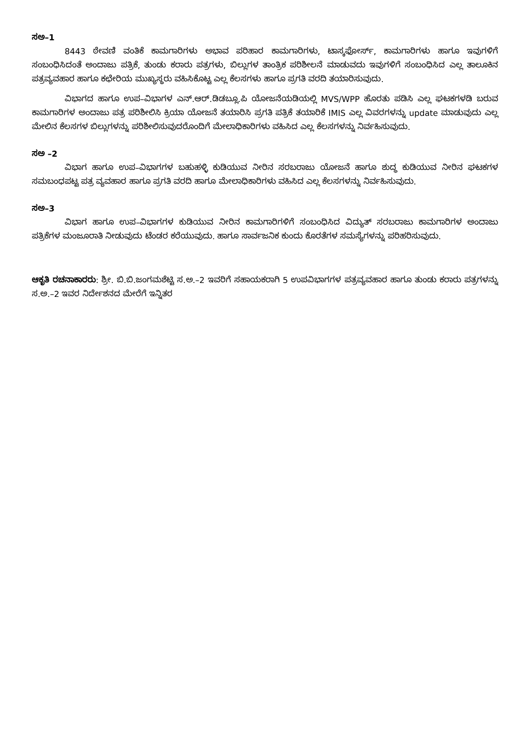ಸಅ–1
8443 ಠೇವಣಿ ವಂತಿಕೆ ಕಾಮಗಾರಿಗಳು ಅಭಾವ ಪರಿಹಾರ ಕಾಮಗಾರಿಗಳು, ಟಾಸ್ಕಫೋರ್ಸ್, ಕಾಮಗಾರಿಗಳು ಹಾಗೂ ಇವುಗಳಿಗೆ ಸಂಬಂಧಿಸಿದಂತೆ ಅಂದಾಜು ಪತ್ರಿಕೆ, ತುಂಡು ಕರಾರು ಪತ್ರಗಳು, ಬಿಲ್ಲುಗಳ ತಾಂತ್ರಿಕ ಪರಿಶೀಲನೆ ಮಾಡುವದು ಇವುಗಳಿಗೆ ಸಂಬಂಧಿಸಿದ ಎಲ್ಲ ತಾಲೂಕಿನ ಪತ್ರವ್ಯವಹಾರ ಹಾಗೂ ಕಛೇರಿಯ ಮುಖ್ಯಸ್ಥರು ವಹಿಸಿಕೊಟ್ಟ ಎಲ್ಲ ಕೆಲಸಗಳು ಹಾಗೂ ಪ್ರಗತಿ ವರದಿ ತಯಾರಿಸುವುದು.
ವಿಭಾಗದ ಹಾಗೂ ಉಪ–ವಿಭಾಗಳ ಎನ್.ಆರ್.ಡಿಡಬ್ಲೂ.ಪಿ ಯೋಜನೆಯಡಿಯಲ್ಲಿ MVS/WPP ಹೊರತು ಪಡಿಸಿ ಎಲ್ಲ ಘಟಕಗಳಡಿ ಬರುವ ಕಾಮಗಾರಿಗಳ ಅಂದಾಜು ಪತ್ರ ಪರಿಶೀಲಿಸಿ ಕ್ರಿಯಾ ಯೋಜನೆ ತಯಾರಿಸಿ ಪ್ರಗತಿ ಪತ್ರಿಕೆ ತಯಾರಿಕೆ IMIS ಎಲ್ಲ ವಿವರಗಳನ್ನು update ಮಾಡುವುದು ಎಲ್ಲ ಮೇಲಿನ ಕೆಲಸಗಳ ಬಿಲ್ಲುಗಳನ್ನು ಪರಿಶೀಲಿಸುವುದರೊಂದಿಗೆ ಮೇಲಾಧಿಕಾರಿಗಳು ವಹಿಸಿದ ಎಲ್ಲ ಕೆಲಸಗಳನ್ನು ನಿರ್ವಹಿಸುವುದು.
ಸಅ –2
ವಿಭಾಗ ಹಾಗೂ ಉಪ–ವಿಭಾಗಗಳ ಬಹುಹಳ್ಳಿ ಕುಡಿಯುವ ನೀರಿನ ಸರಬರಾಜು ಯೋಜನೆ ಹಾಗೂ ಶುದ್ಧ ಕುಡಿಯುವ ನೀರಿನ ಘಟಕಗಳ ಸಮಬಂಧಪಟ್ಟ ಪತ್ರ ವ್ಯವಹಾರ ಹಾಗೂ ಪ್ರಗತಿ ವರದಿ ಹಾಗೂ ಮೇಲಾಧಿಕಾರಿಗಳು ವಹಿಸಿದ ಎಲ್ಲ ಕೆಲಸಗಳನ್ನು ನಿರ್ವಹಿಸುವುದು.
ಸಅ–3
ವಿಭಾಗ ಹಾಗೂ ಉಪ–ವಿಭಾಗಗಳ ಕುಡಿಯುವ ನೀರಿನ ಕಾಮಗಾರಿಗಳಿಗೆ ಸಂಬಂಧಿಸಿದ ವಿದ್ಯುತ್ ಸರಬರಾಜು ಕಾಮಗಾರಿಗಳ ಅಂದಾಜು ಪತ್ರಿಕೆಗಳ ಮಂಜೂರಾತಿ ನೀಡುವುದು ಟೆಂಡರ ಕರೆಯುವುದು. ಹಾಗೂ ಸಾರ್ವಜನಿಕ ಕುಂದು ಕೊರತೆಗಳ ಸಮಸ್ಯೆಗಳನ್ನು ಪರಿಹರಿಸುವುದು.
ಆಕೃತಿ ರಚನಾಕಾರರು: ಶ್ರೀ. ಬಿ.ಬಿ.ಜಂಗಮಶೆಟ್ಟಿ ಸ.ಅ.–2 ಇವರಿಗೆ ಸಹಾಯಕರಾಗಿ 5 ಉಪವಿಭಾಗಗಳ ಪತ್ರವ್ಯವಹಾರ ಹಾಗೂ ತುಂಡು ಕರಾರು ಪತ್ರಗಳನ್ನು ಸ.ಅ.–2 ಇವರ ನಿರ್ದೇಶನದ ಮೇರೆಗೆ ಇನ್ನಿತರ